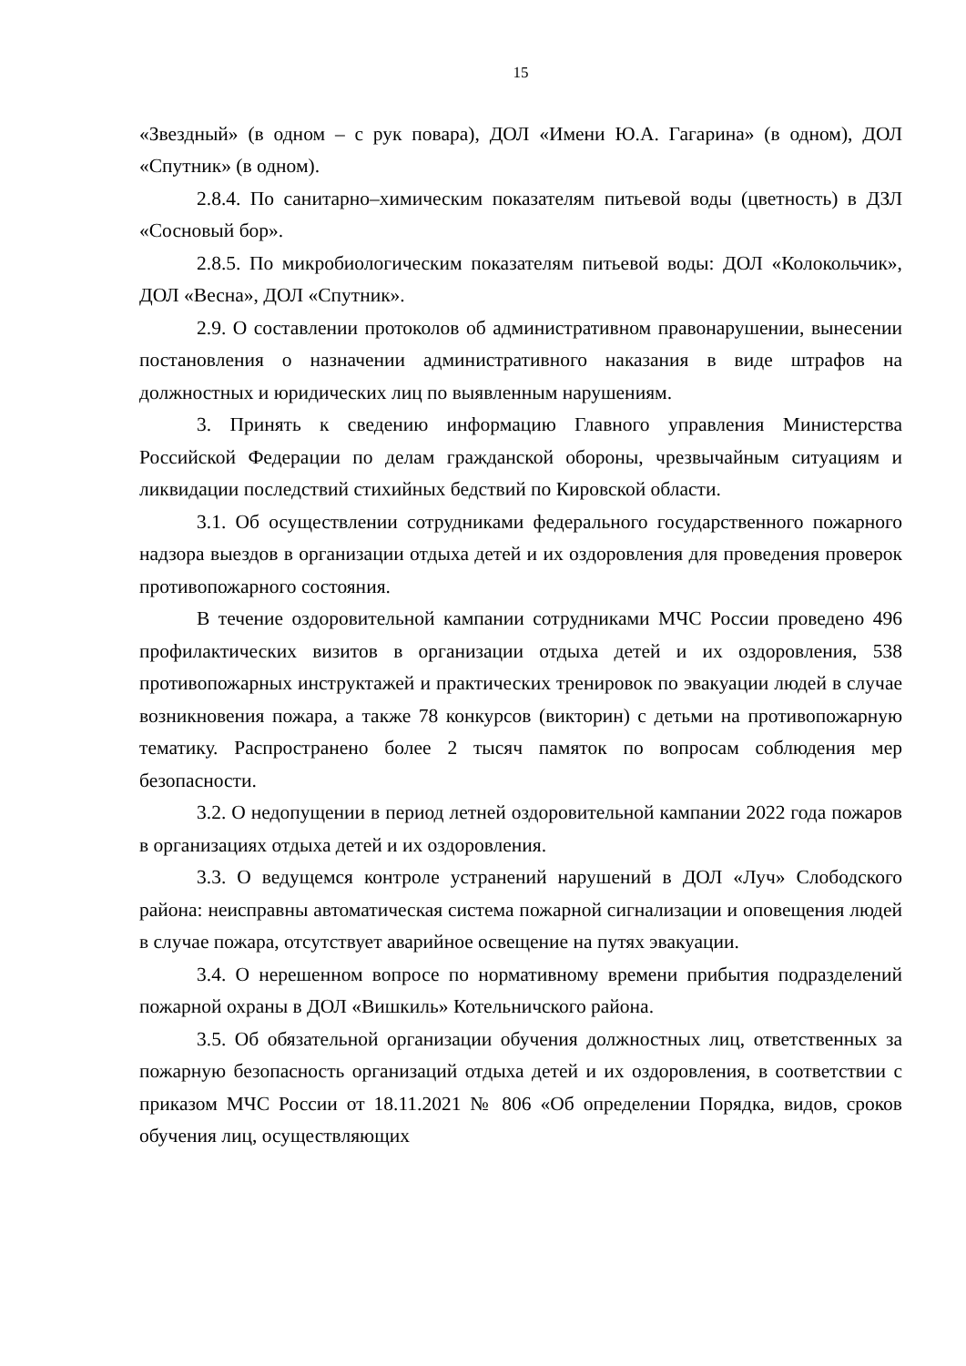15
«Звездный» (в одном – с рук повара), ДОЛ «Имени Ю.А. Гагарина» (в одном), ДОЛ «Спутник» (в одном).
2.8.4. По санитарно–химическим показателям питьевой воды (цветность) в ДЗЛ «Сосновый бор».
2.8.5. По микробиологическим показателям питьевой воды: ДОЛ «Колокольчик», ДОЛ «Весна», ДОЛ «Спутник».
2.9. О составлении протоколов об административном правонарушении, вынесении постановления о назначении административного наказания в виде штрафов на должностных и юридических лиц по выявленным нарушениям.
3. Принять к сведению информацию Главного управления Министерства Российской Федерации по делам гражданской обороны, чрезвычайным ситуациям и ликвидации последствий стихийных бедствий по Кировской области.
3.1. Об осуществлении сотрудниками федерального государственного пожарного надзора выездов в организации отдыха детей и их оздоровления для проведения проверок противопожарного состояния.
В течение оздоровительной кампании сотрудниками МЧС России проведено 496 профилактических визитов в организации отдыха детей и их оздоровления, 538 противопожарных инструктажей и практических тренировок по эвакуации людей в случае возникновения пожара, а также 78 конкурсов (викторин) с детьми на противопожарную тематику. Распространено более 2 тысяч памяток по вопросам соблюдения мер безопасности.
3.2. О недопущении в период летней оздоровительной кампании 2022 года пожаров в организациях отдыха детей и их оздоровления.
3.3. О ведущемся контроле устранений нарушений в ДОЛ «Луч» Слободского района: неисправны автоматическая система пожарной сигнализации и оповещения людей в случае пожара, отсутствует аварийное освещение на путях эвакуации.
3.4. О нерешенном вопросе по нормативному времени прибытия подразделений пожарной охраны в ДОЛ «Вишкиль» Котельничского района.
3.5. Об обязательной организации обучения должностных лиц, ответственных за пожарную безопасность организаций отдыха детей и их оздоровления, в соответствии с приказом МЧС России от 18.11.2021 № 806 «Об определении Порядка, видов, сроков обучения лиц, осуществляющих